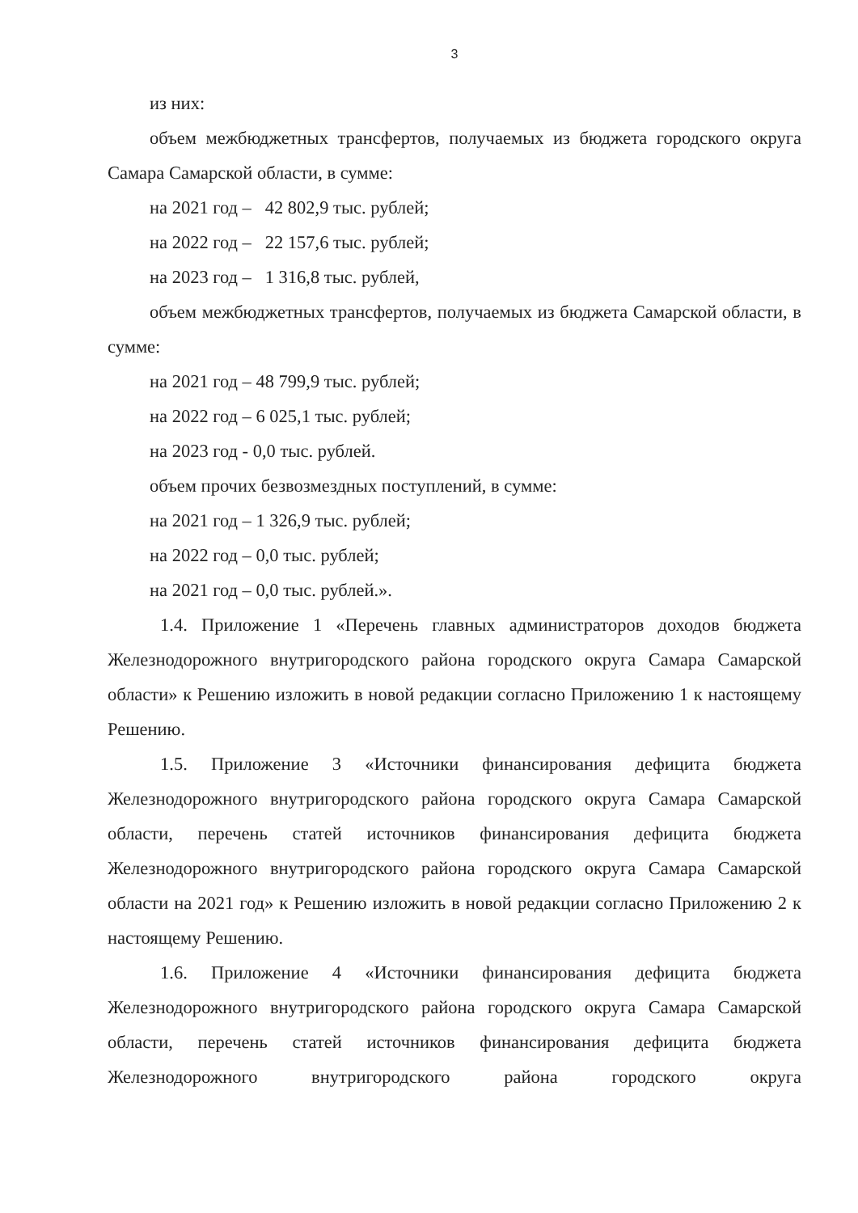3
из них:
объем межбюджетных трансфертов, получаемых из бюджета городского округа Самара Самарской области, в сумме:
на 2021 год – 42 802,9 тыс. рублей;
на 2022 год – 22 157,6 тыс. рублей;
на 2023 год – 1 316,8 тыс. рублей,
объем межбюджетных трансфертов, получаемых из бюджета Самарской области, в сумме:
на 2021 год – 48 799,9 тыс. рублей;
на 2022 год – 6 025,1 тыс. рублей;
на 2023 год - 0,0 тыс. рублей.
объем прочих безвозмездных поступлений, в сумме:
на 2021 год – 1 326,9 тыс. рублей;
на 2022 год – 0,0 тыс. рублей;
на 2021 год – 0,0 тыс. рублей.».
1.4. Приложение 1 «Перечень главных администраторов доходов бюджета Железнодорожного внутригородского района городского округа Самара Самарской области» к Решению изложить в новой редакции согласно Приложению 1 к настоящему Решению.
1.5. Приложение 3 «Источники финансирования дефицита бюджета Железнодорожного внутригородского района городского округа Самара Самарской области, перечень статей источников финансирования дефицита бюджета Железнодорожного внутригородского района городского округа Самара Самарской области на 2021 год» к Решению изложить в новой редакции согласно Приложению 2 к настоящему Решению.
1.6. Приложение 4 «Источники финансирования дефицита бюджета Железнодорожного внутригородского района городского округа Самара Самарской области, перечень статей источников финансирования дефицита бюджета Железнодорожного внутригородского района городского округа